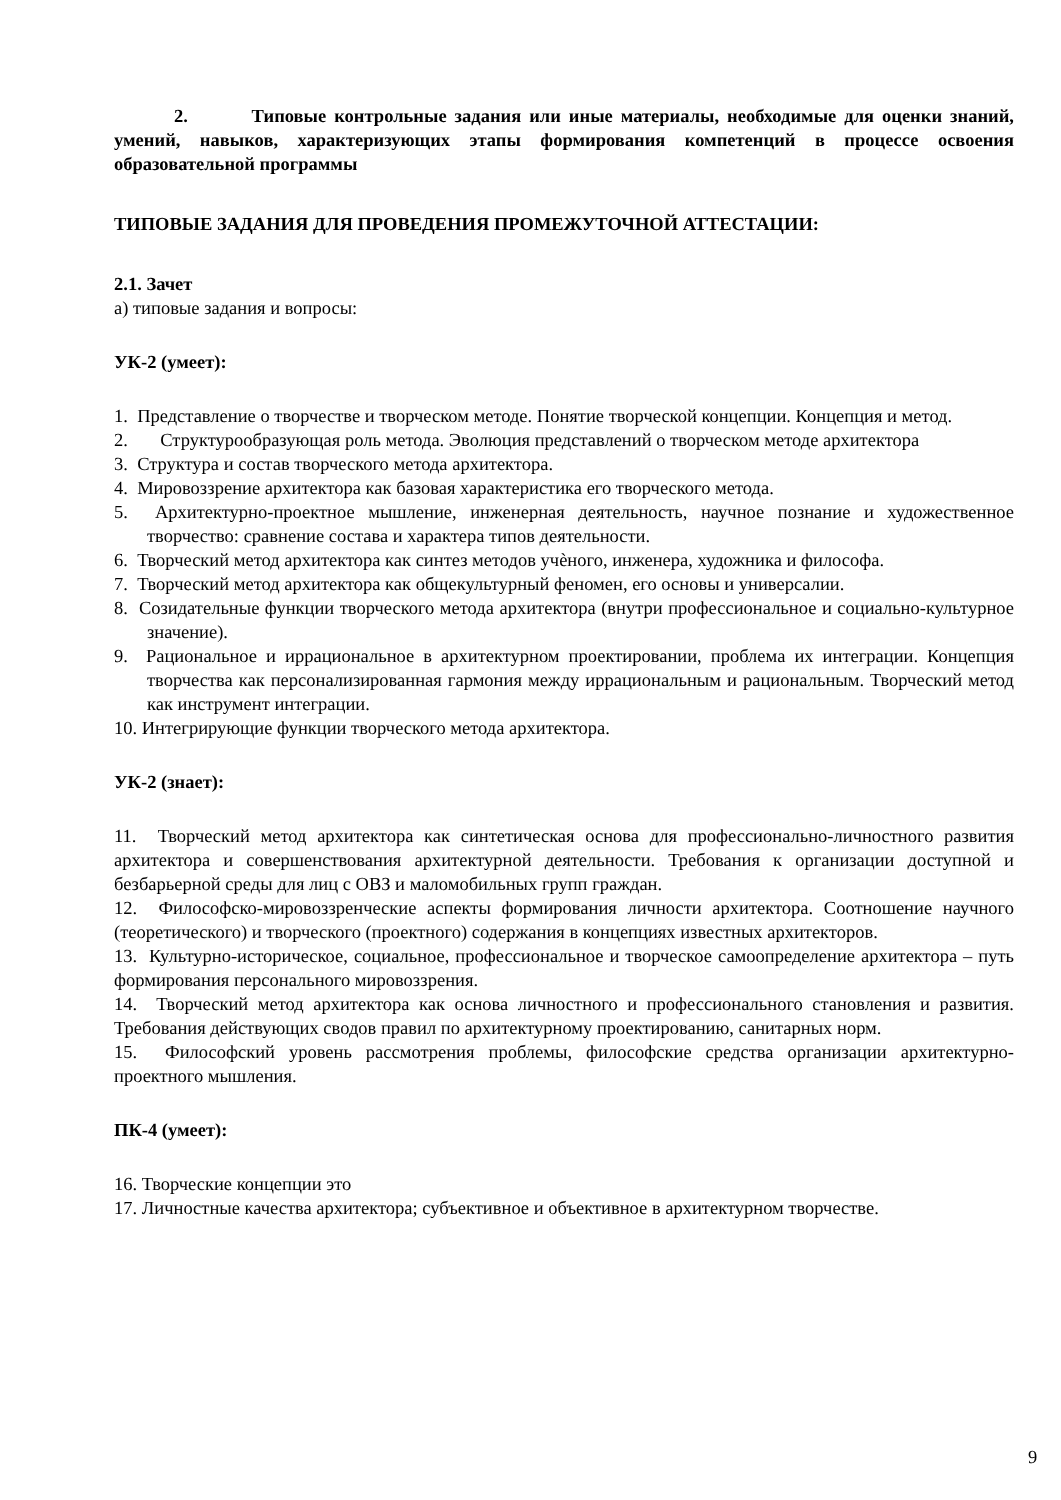2. Типовые контрольные задания или иные материалы, необходимые для оценки знаний, умений, навыков, характеризующих этапы формирования компетенций в процессе освоения образовательной программы
ТИПОВЫЕ ЗАДАНИЯ ДЛЯ ПРОВЕДЕНИЯ ПРОМЕЖУТОЧНОЙ АТТЕСТАЦИИ:
2.1. Зачет
а) типовые задания и вопросы:
УК-2 (умеет):
1. Представление о творчестве и творческом методе. Понятие творческой концепции. Концепция и метод.
2. Структурообразующая роль метода. Эволюция представлений о творческом методе архитектора
3. Структура и состав творческого метода архитектора.
4. Мировоззрение архитектора как базовая характеристика его творческого метода.
5. Архитектурно-проектное мышление, инженерная деятельность, научное познание и художественное творчество: сравнение состава и характера типов деятельности.
6. Творческий метод архитектора как синтез методов учѐного, инженера, художника и философа.
7. Творческий метод архитектора как общекультурный феномен, его основы и универсалии.
8. Созидательные функции творческого метода архитектора (внутри профессиональное и социально-культурное значение).
9. Рациональное и иррациональное в архитектурном проектировании, проблема их интеграции. Концепция творчества как персонализированная гармония между иррациональным и рациональным. Творческий метод как инструмент интеграции.
10. Интегрирующие функции творческого метода архитектора.
УК-2 (знает):
11. Творческий метод архитектора как синтетическая основа для профессионально-личностного развития архитектора и совершенствования архитектурной деятельности. Требования к организации доступной и безбарьерной среды для лиц с ОВЗ и маломобильных групп граждан.
12. Философско-мировоззренческие аспекты формирования личности архитектора. Соотношение научного (теоретического) и творческого (проектного) содержания в концепциях известных архитекторов.
13. Культурно-историческое, социальное, профессиональное и творческое самоопределение архитектора – путь формирования персонального мировоззрения.
14. Творческий метод архитектора как основа личностного и профессионального становления и развития. Требования действующих сводов правил по архитектурному проектированию, санитарных норм.
15. Философский уровень рассмотрения проблемы, философские средства организации архитектурно-проектного мышления.
ПК-4 (умеет):
16. Творческие концепции это
17. Личностные качества архитектора; субъективное и объективное в архитектурном творчестве.
9